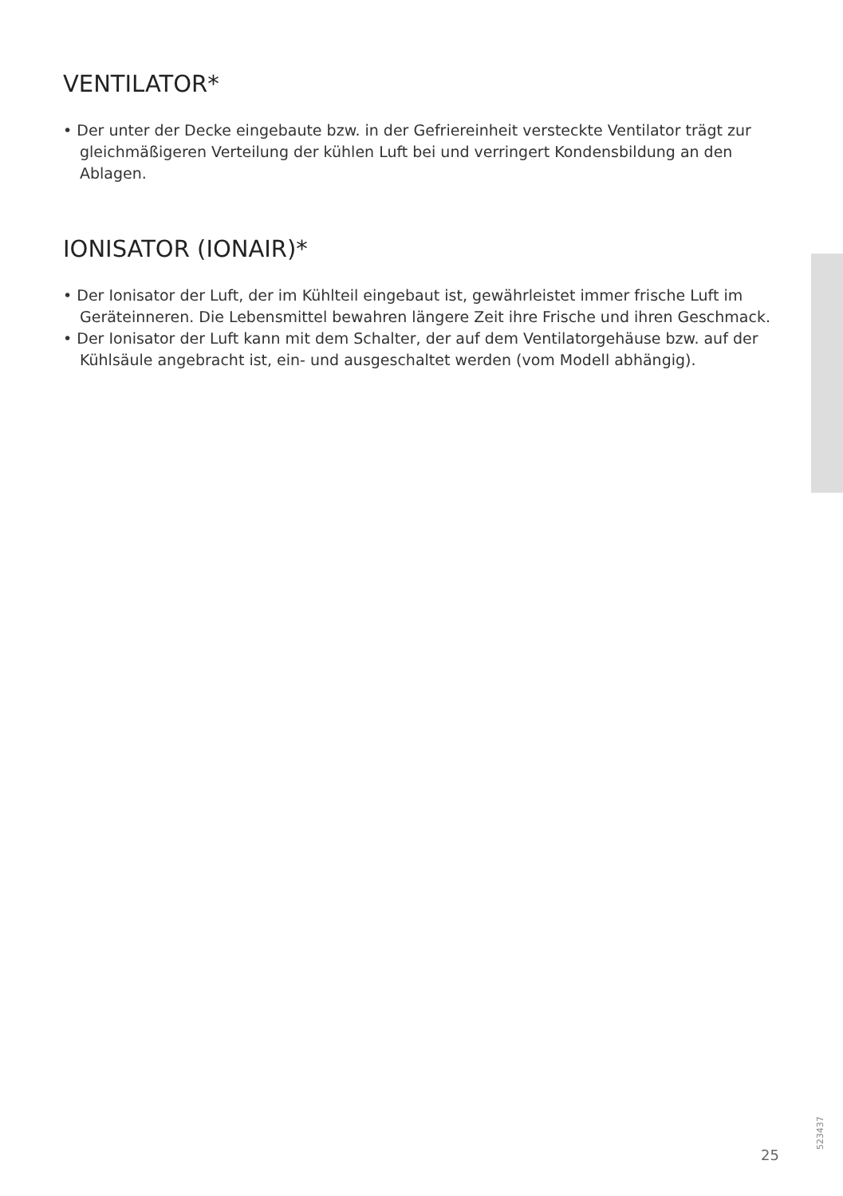VENTILATOR*
• Der unter der Decke eingebaute bzw. in der Gefriereinheit versteckte Ventilator trägt zur gleichmäßigeren Verteilung der kühlen Luft bei und verringert Kondensbildung an den Ablagen.
IONISATOR (IONAIR)*
• Der Ionisator der Luft, der im Kühlteil eingebaut ist, gewährleistet immer frische Luft im Geräteinneren. Die Lebensmittel bewahren längere Zeit ihre Frische und ihren Geschmack.
• Der Ionisator der Luft kann mit dem Schalter, der auf dem Ventilatorgehäuse bzw. auf der Kühlsäule angebracht ist, ein- und ausgeschaltet werden (vom Modell abhängig).
25
523437